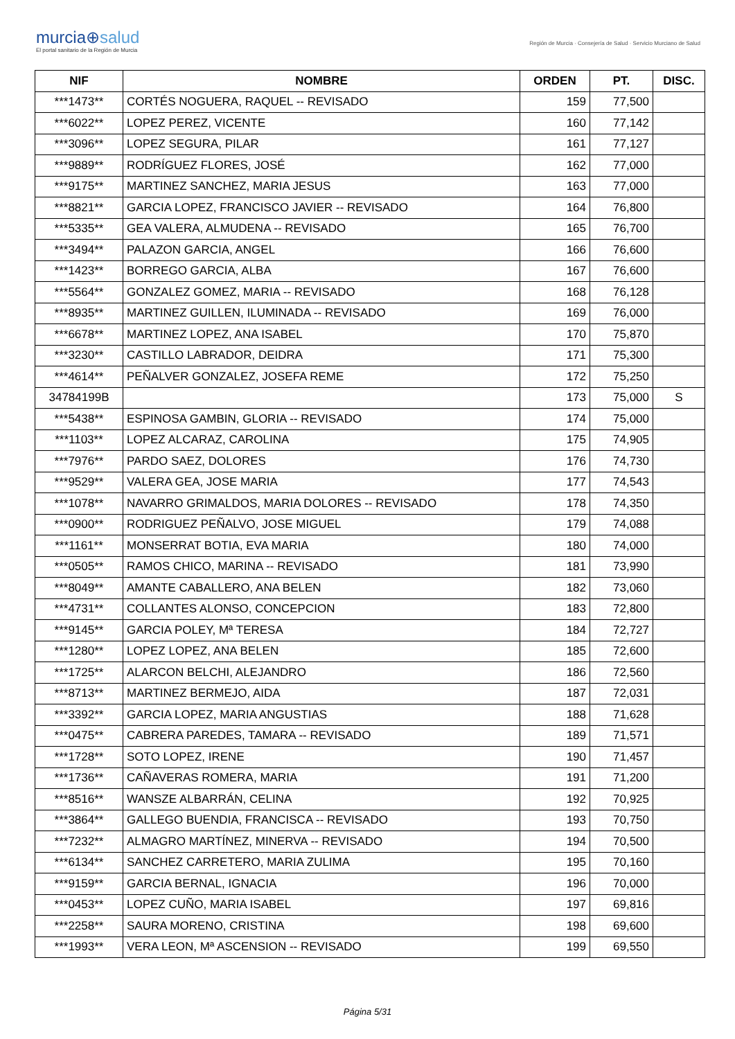murcia⊕salud
El portal sanitario de la Región de Murcia
Región de Murcia · Consejería de Salud · Servicio Murciano de Salud
| NIF | NOMBRE | ORDEN | PT. | DISC. |
| --- | --- | --- | --- | --- |
| ***1473** | CORTÉS NOGUERA, RAQUEL -- REVISADO | 159 | 77,500 | |
| ***6022** | LOPEZ PEREZ, VICENTE | 160 | 77,142 | |
| ***3096** | LOPEZ SEGURA, PILAR | 161 | 77,127 | |
| ***9889** | RODRÍGUEZ FLORES, JOSÉ | 162 | 77,000 | |
| ***9175** | MARTINEZ SANCHEZ, MARIA JESUS | 163 | 77,000 | |
| ***8821** | GARCIA LOPEZ, FRANCISCO JAVIER -- REVISADO | 164 | 76,800 | |
| ***5335** | GEA VALERA, ALMUDENA -- REVISADO | 165 | 76,700 | |
| ***3494** | PALAZON GARCIA, ANGEL | 166 | 76,600 | |
| ***1423** | BORREGO GARCIA, ALBA | 167 | 76,600 | |
| ***5564** | GONZALEZ GOMEZ, MARIA -- REVISADO | 168 | 76,128 | |
| ***8935** | MARTINEZ GUILLEN, ILUMINADA -- REVISADO | 169 | 76,000 | |
| ***6678** | MARTINEZ LOPEZ, ANA ISABEL | 170 | 75,870 | |
| ***3230** | CASTILLO LABRADOR, DEIDRA | 171 | 75,300 | |
| ***4614** | PEÑALVER GONZALEZ, JOSEFA REME | 172 | 75,250 | |
| 34784199B | | 173 | 75,000 | S |
| ***5438** | ESPINOSA GAMBIN, GLORIA -- REVISADO | 174 | 75,000 | |
| ***1103** | LOPEZ ALCARAZ, CAROLINA | 175 | 74,905 | |
| ***7976** | PARDO SAEZ, DOLORES | 176 | 74,730 | |
| ***9529** | VALERA GEA, JOSE MARIA | 177 | 74,543 | |
| ***1078** | NAVARRO GRIMALDOS, MARIA DOLORES -- REVISADO | 178 | 74,350 | |
| ***0900** | RODRIGUEZ PEÑALVO, JOSE MIGUEL | 179 | 74,088 | |
| ***1161** | MONSERRAT BOTIA, EVA MARIA | 180 | 74,000 | |
| ***0505** | RAMOS CHICO, MARINA -- REVISADO | 181 | 73,990 | |
| ***8049** | AMANTE CABALLERO, ANA BELEN | 182 | 73,060 | |
| ***4731** | COLLANTES ALONSO, CONCEPCION | 183 | 72,800 | |
| ***9145** | GARCIA POLEY, Mª TERESA | 184 | 72,727 | |
| ***1280** | LOPEZ LOPEZ, ANA BELEN | 185 | 72,600 | |
| ***1725** | ALARCON BELCHI, ALEJANDRO | 186 | 72,560 | |
| ***8713** | MARTINEZ BERMEJO, AIDA | 187 | 72,031 | |
| ***3392** | GARCIA LOPEZ, MARIA ANGUSTIAS | 188 | 71,628 | |
| ***0475** | CABRERA PAREDES, TAMARA -- REVISADO | 189 | 71,571 | |
| ***1728** | SOTO LOPEZ, IRENE | 190 | 71,457 | |
| ***1736** | CAÑAVERAS ROMERA, MARIA | 191 | 71,200 | |
| ***8516** | WANSZE ALBARRÁN, CELINA | 192 | 70,925 | |
| ***3864** | GALLEGO BUENDIA, FRANCISCA -- REVISADO | 193 | 70,750 | |
| ***7232** | ALMAGRO MARTÍNEZ, MINERVA -- REVISADO | 194 | 70,500 | |
| ***6134** | SANCHEZ CARRETERO, MARIA ZULIMA | 195 | 70,160 | |
| ***9159** | GARCIA BERNAL, IGNACIA | 196 | 70,000 | |
| ***0453** | LOPEZ CUÑO, MARIA ISABEL | 197 | 69,816 | |
| ***2258** | SAURA MORENO, CRISTINA | 198 | 69,600 | |
| ***1993** | VERA LEON, Mª ASCENSION -- REVISADO | 199 | 69,550 | |
Página 5/31